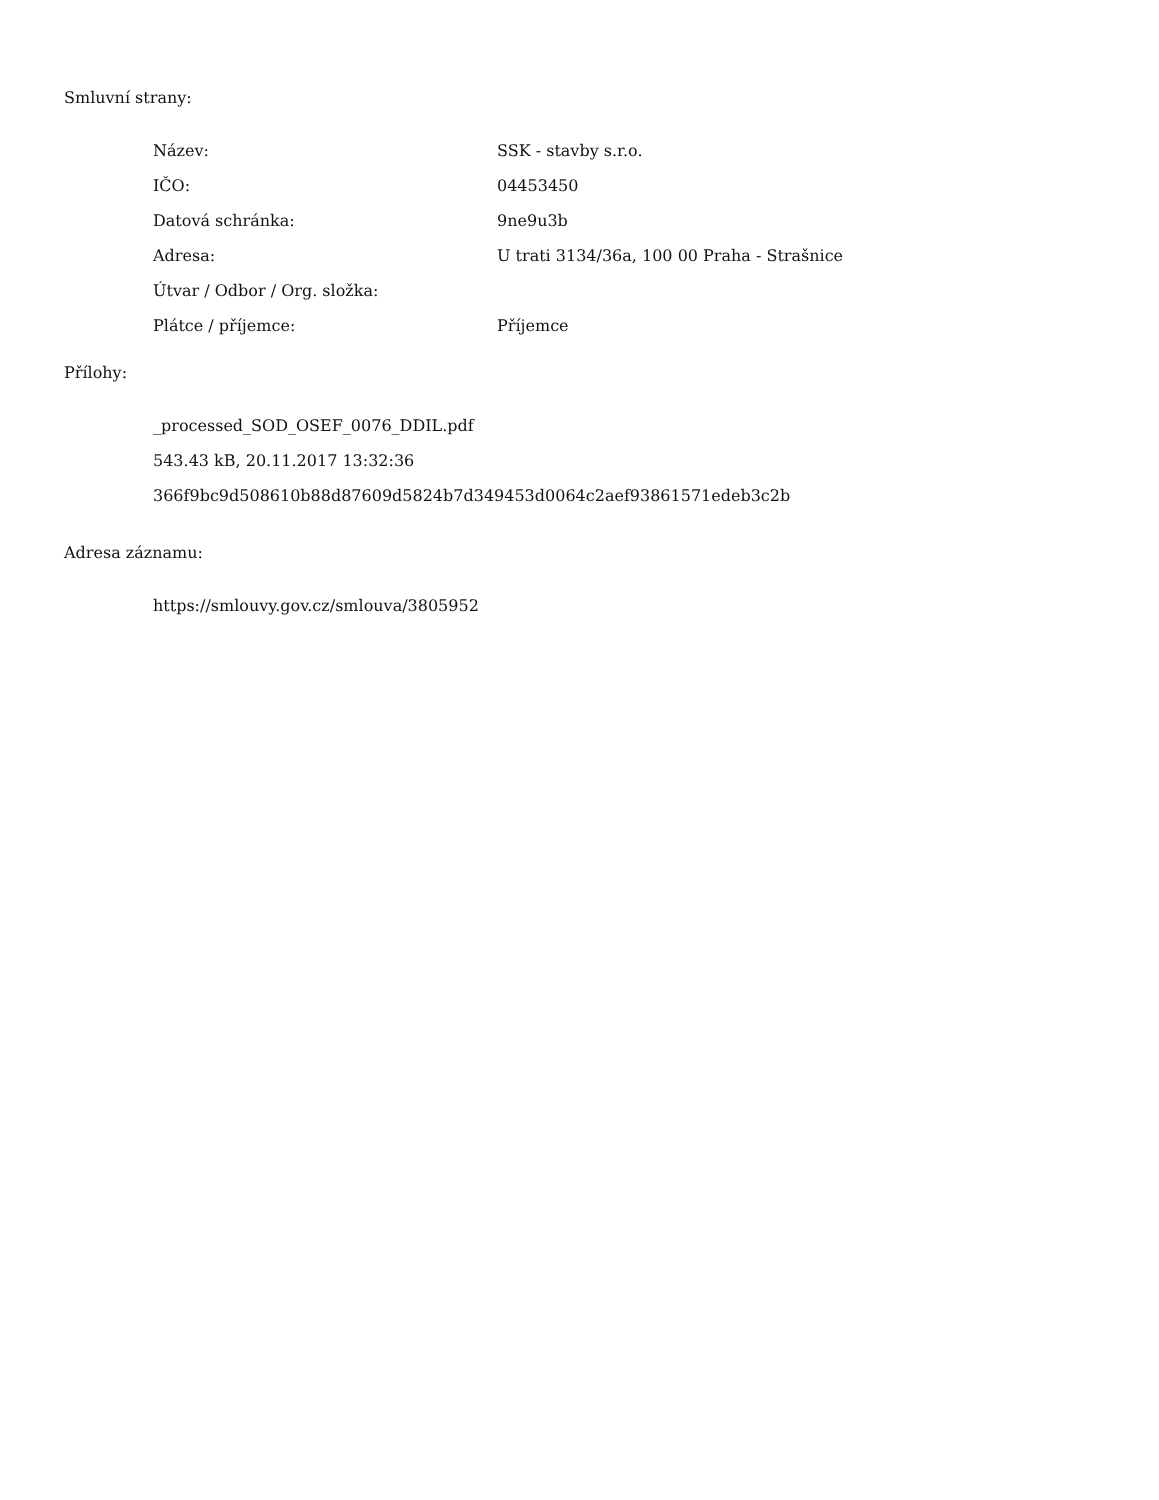Smluvní strany:
| Název: | SSK - stavby s.r.o. |
| IČO: | 04453450 |
| Datová schránka: | 9ne9u3b |
| Adresa: | U trati 3134/36a, 100 00 Praha - Strašnice |
| Útvar / Odbor / Org. složka: | |
| Plátce / příjemce: | Příjemce |
Přílohy:
_processed_SOD_OSEF_0076_DDIL.pdf
543.43 kB, 20.11.2017 13:32:36
366f9bc9d508610b88d87609d5824b7d349453d0064c2aef93861571edeb3c2b
Adresa záznamu:
https://smlouvy.gov.cz/smlouva/3805952